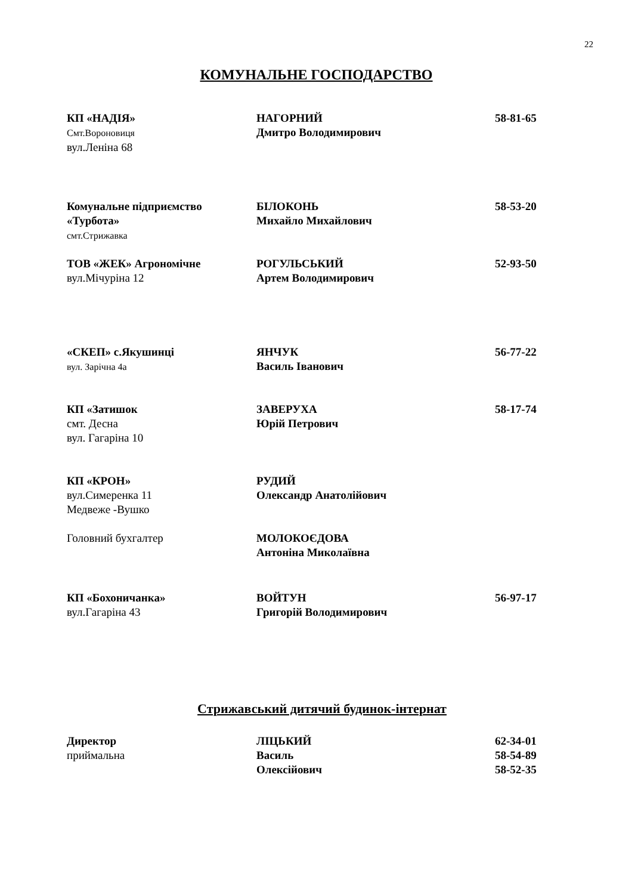22
КОМУНАЛЬНЕ ГОСПОДАРСТВО
КП «НАДІЯ»
Смт.Вороновиця
вул.Леніна 68
НАГОРНИЙ
Дмитро Володимирович
58-81-65
Комунальне підприємство
«Турбота»
смт.Стрижавка
БІЛОКОНЬ
Михайло Михайлович
58-53-20
ТОВ «ЖЕК» Агрономічне
вул.Мічуріна 12
РОГУЛЬСЬКИЙ
Артем Володимирович
52-93-50
«СКЕП» с.Якушинці
вул. Зарічна 4а
ЯНЧУК
Василь Іванович
56-77-22
КП «Затишок
смт. Десна
вул. Гагаріна 10
ЗАВЕРУХА
Юрій Петрович
58-17-74
КП «КРОН»
вул.Симеренка 11
Медвеже -Вушко
РУДИЙ
Олександр Анатолійович
Головний бухгалтер МОЛОКОЄДОВА
Антоніна Миколаївна
КП «Бохоничанка»
вул.Гагаріна 43
ВОЙТУН
Григорій Володимирович
56-97-17
Стрижавський дитячий будинок-інтернат
Директор
приймальна
ЛІЦЬКИЙ
Василь
Олексійович
62-34-01
58-54-89
58-52-35